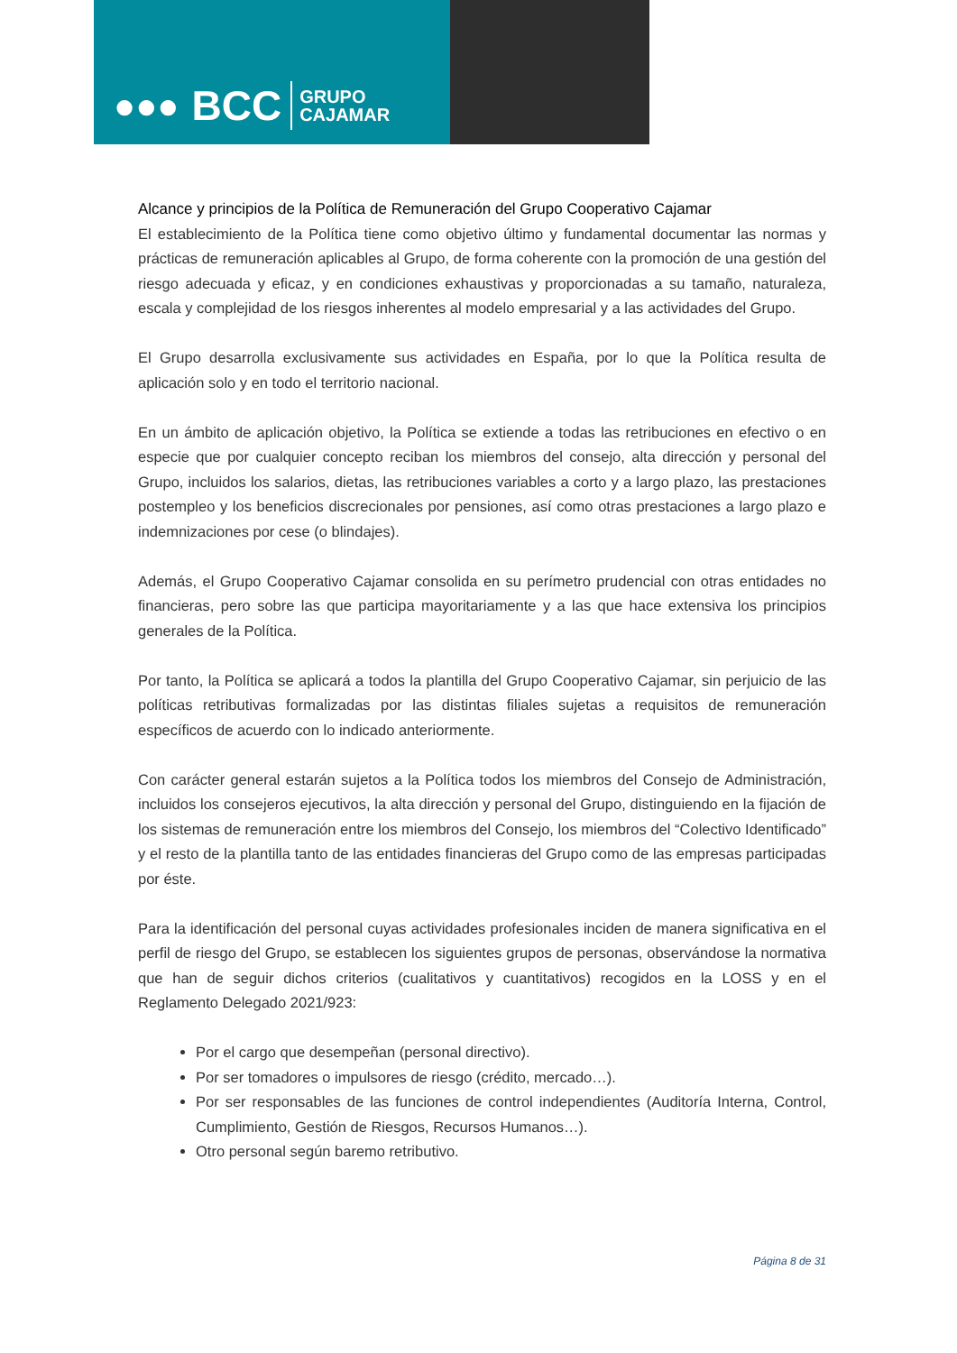●●● BCC GRUPO
CAJAMAR
Alcance y principios de la Política de Remuneración del Grupo Cooperativo Cajamar
El establecimiento de la Política tiene como objetivo último y fundamental documentar las normas y prácticas de remuneración aplicables al Grupo, de forma coherente con la promoción de una gestión del riesgo adecuada y eficaz, y en condiciones exhaustivas y proporcionadas a su tamaño, naturaleza, escala y complejidad de los riesgos inherentes al modelo empresarial y a las actividades del Grupo.
El Grupo desarrolla exclusivamente sus actividades en España, por lo que la Política resulta de aplicación solo y en todo el territorio nacional.
En un ámbito de aplicación objetivo, la Política se extiende a todas las retribuciones en efectivo o en especie que por cualquier concepto reciban los miembros del consejo, alta dirección y personal del Grupo, incluidos los salarios, dietas, las retribuciones variables a corto y a largo plazo, las prestaciones postempleo y los beneficios discrecionales por pensiones, así como otras prestaciones a largo plazo e indemnizaciones por cese (o blindajes).
Además, el Grupo Cooperativo Cajamar consolida en su perímetro prudencial con otras entidades no financieras, pero sobre las que participa mayoritariamente y a las que hace extensiva los principios generales de la Política.
Por tanto, la Política se aplicará a todos la plantilla del Grupo Cooperativo Cajamar, sin perjuicio de las políticas retributivas formalizadas por las distintas filiales sujetas a requisitos de remuneración específicos de acuerdo con lo indicado anteriormente.
Con carácter general estarán sujetos a la Política todos los miembros del Consejo de Administración, incluidos los consejeros ejecutivos, la alta dirección y personal del Grupo, distinguiendo en la fijación de los sistemas de remuneración entre los miembros del Consejo, los miembros del “Colectivo Identificado” y el resto de la plantilla tanto de las entidades financieras del Grupo como de las empresas participadas por éste.
Para la identificación del personal cuyas actividades profesionales inciden de manera significativa en el perfil de riesgo del Grupo, se establecen los siguientes grupos de personas, observándose la normativa que han de seguir dichos criterios (cualitativos y cuantitativos) recogidos en la LOSS y en el Reglamento Delegado 2021/923:
Por el cargo que desempeñan (personal directivo).
Por ser tomadores o impulsores de riesgo (crédito, mercado…).
Por ser responsables de las funciones de control independientes (Auditoría Interna, Control, Cumplimiento, Gestión de Riesgos, Recursos Humanos…).
Otro personal según baremo retributivo.
Página 8 de 31